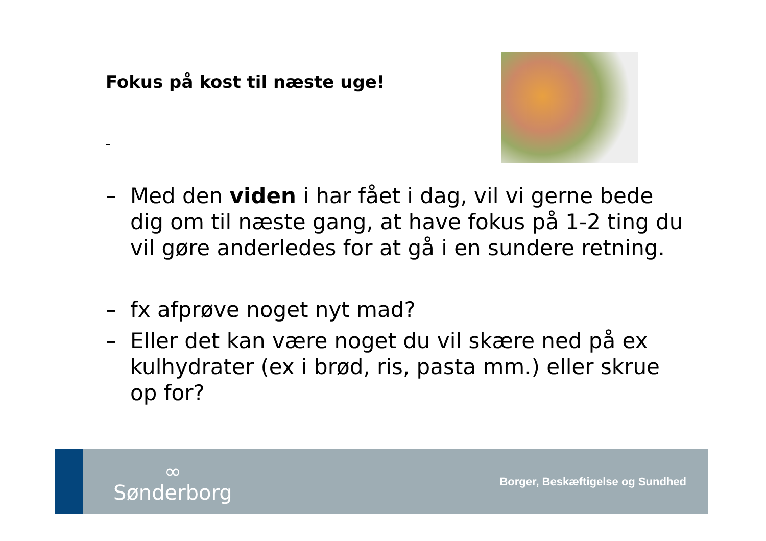Fokus på kost til næste uge!
–
– Med den viden i har fået i dag, vil vi gerne bede dig om til næste gang, at have fokus på 1-2 ting du vil gøre anderledes for at gå i en sundere retning.
– fx afprøve noget nyt mad?
– Eller det kan være noget du vil skære ned på ex kulhydrater (ex i brød, ris, pasta mm.) eller skrue op for?
∞
Sønderborg
Borger, Beskæftigelse og Sundhed